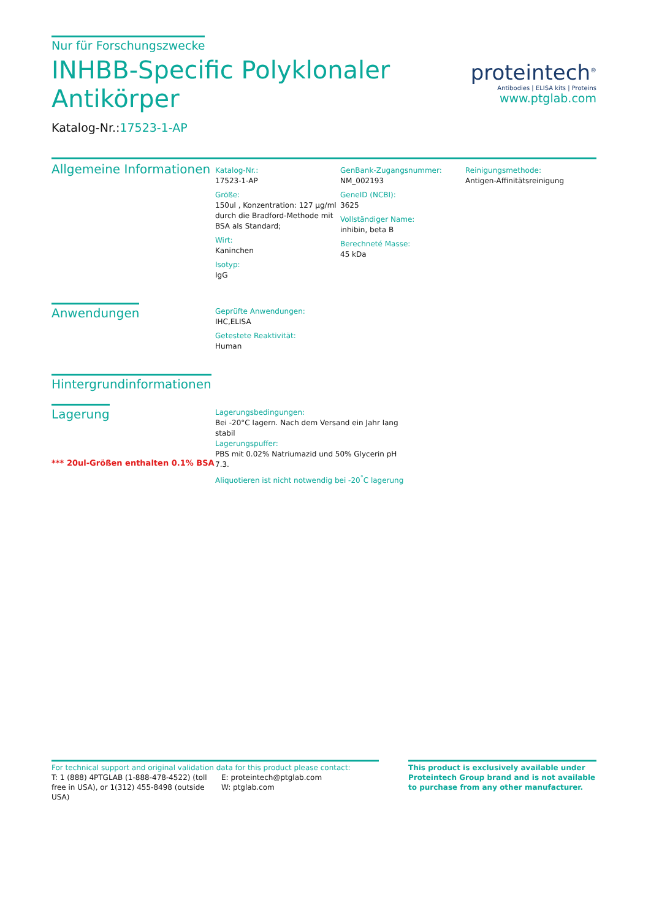Nur für Forschungszwecke
INHBB-Specific Polyklonaler
Antikörper
Katalog-Nr.:17523-1-AP
proteintech<sup>®</sup>
Antibodies | ELISA kits | Proteins
www.ptglab.com
Allgemeine Informationen
Katalog-Nr.:
17523-1-AP
Größe:
150ul , Konzentration: 127 μg/ml durch die Bradford-Methode mit BSA als Standard;
Wirt:
Kaninchen
Isotyp:
IgG
GenBank-Zugangsnummer:
NM_002193
GeneID (NCBI):
3625
Vollständiger Name:
inhibin, beta B
Berechneté Masse:
45 kDa
Reinigungsmethode:
Antigen-Affinitätsreinigung
Anwendungen
Geprüfte Anwendungen:
IHC,ELISA
Getestete Reaktivität:
Human
Hintergrundinformationen
Lagerung
*** 20ul-Größen enthalten 0.1% BSA
Lagerungsbedingungen:
Bei -20°C lagern. Nach dem Versand ein Jahr lang stabil
Lagerungspuffer:
PBS mit 0.02% Natriumazid und 50% Glycerin pH 7.3.
Aliquotieren ist nicht notwendig bei -20<sup>°</sup>C lagerung
For technical support and original validation data for this product please contact:
T: 1 (888) 4PTGLAB (1-888-478-4522) (toll free in USA), or 1(312) 455-8498 (outside USA)
E: proteintech@ptglab.com
W: ptglab.com
This product is exclusively available under Proteintech Group brand and is not available to purchase from any other manufacturer.